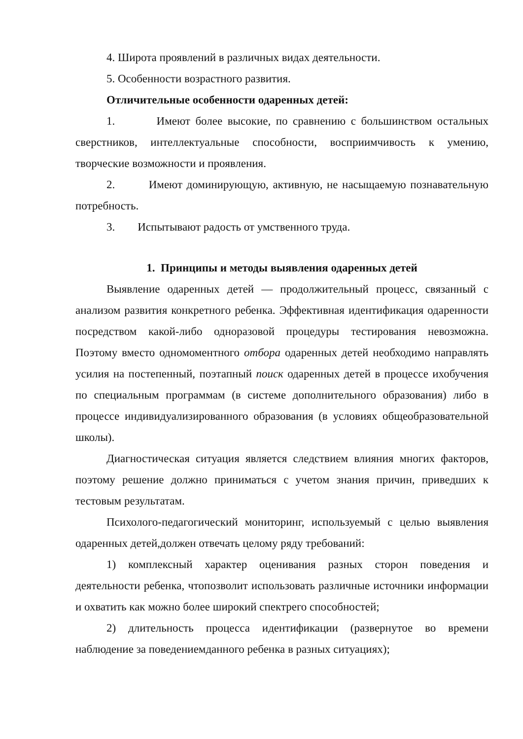4. Широта проявлений в различных видах деятельности.
5. Особенности возрастного развития.
Отличительные особенности одаренных детей:
1. Имеют более высокие, по сравнению с большинством остальных сверстников, интеллектуальные способности, восприимчивость к умению, творческие возможности и проявления.
2. Имеют доминирующую, активную, не насыщаемую познавательную потребность.
3. Испытывают радость от умственного труда.
1. Принципы и методы выявления одаренных детей
Выявление одаренных детей — продолжительный процесс, связанный с анализом развития конкретного ребенка. Эффективная идентификация одаренности посредством какой-либо одноразовой процедуры тестирования невозможна. Поэтому вместо одномоментного отбора одаренных детей необходимо направлять усилия на постепенный, поэтапный поиск одаренных детей в процессе ихобучения по специальным программам (в системе дополнительного образования) либо в процессе индивидуализированного образования (в условиях общеобразовательной школы).
Диагностическая ситуация является следствием влияния многих факторов, поэтому решение должно приниматься с учетом знания причин, приведших к тестовым результатам.
Психолого-педагогический мониторинг, используемый с целью выявления одаренных детей,должен отвечать целому ряду требований:
1) комплексный характер оценивания разных сторон поведения и деятельности ребенка, чтопозволит использовать различные источники информации и охватить как можно более широкий спектрего способностей;
2) длительность процесса идентификации (развернутое во времени наблюдение за поведениемданного ребенка в разных ситуациях);